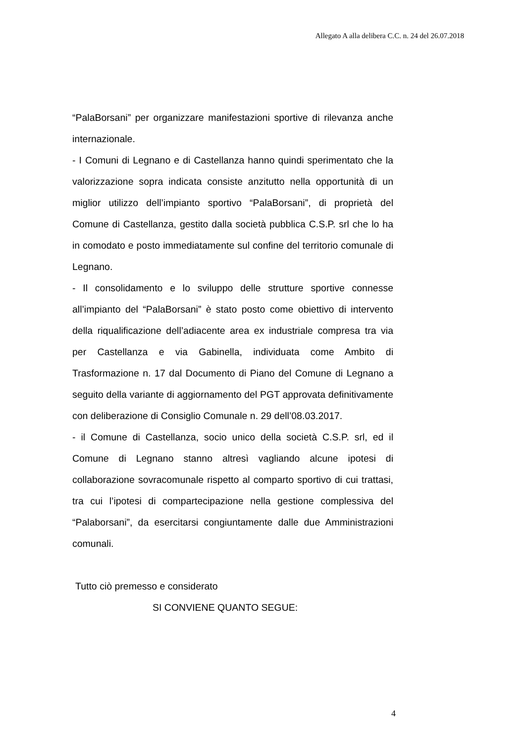Allegato A alla delibera C.C. n. 24 del 26.07.2018
“PalaBorsani” per organizzare manifestazioni sportive di rilevanza anche internazionale.
- I Comuni di Legnano e di Castellanza hanno quindi sperimentato che la valorizzazione sopra indicata consiste anzitutto nella opportunità di un miglior utilizzo dell’impianto sportivo “PalaBorsani”, di proprietà del Comune di Castellanza, gestito dalla società pubblica C.S.P. srl che lo ha in comodato e posto immediatamente sul confine del territorio comunale di Legnano.
- Il consolidamento e lo sviluppo delle strutture sportive connesse all’impianto del “PalaBorsani” è stato posto come obiettivo di intervento della riqualificazione dell’adiacente area ex industriale compresa tra via per Castellanza e via Gabinella, individuata come Ambito di Trasformazione n. 17 dal Documento di Piano del Comune di Legnano a seguito della variante di aggiornamento del PGT approvata definitivamente con deliberazione di Consiglio Comunale n. 29 dell’08.03.2017.
- il Comune di Castellanza, socio unico della società C.S.P. srl, ed il Comune di Legnano stanno altresì vagliando alcune ipotesi di collaborazione sovracomunale rispetto al comparto sportivo di cui trattasi, tra cui l’ipotesi di compartecipazione nella gestione complessiva del “Palaborsani”, da esercitarsi congiuntamente dalle due Amministrazioni comunali.
Tutto ciò premesso e considerato
SI CONVIENE QUANTO SEGUE:
4